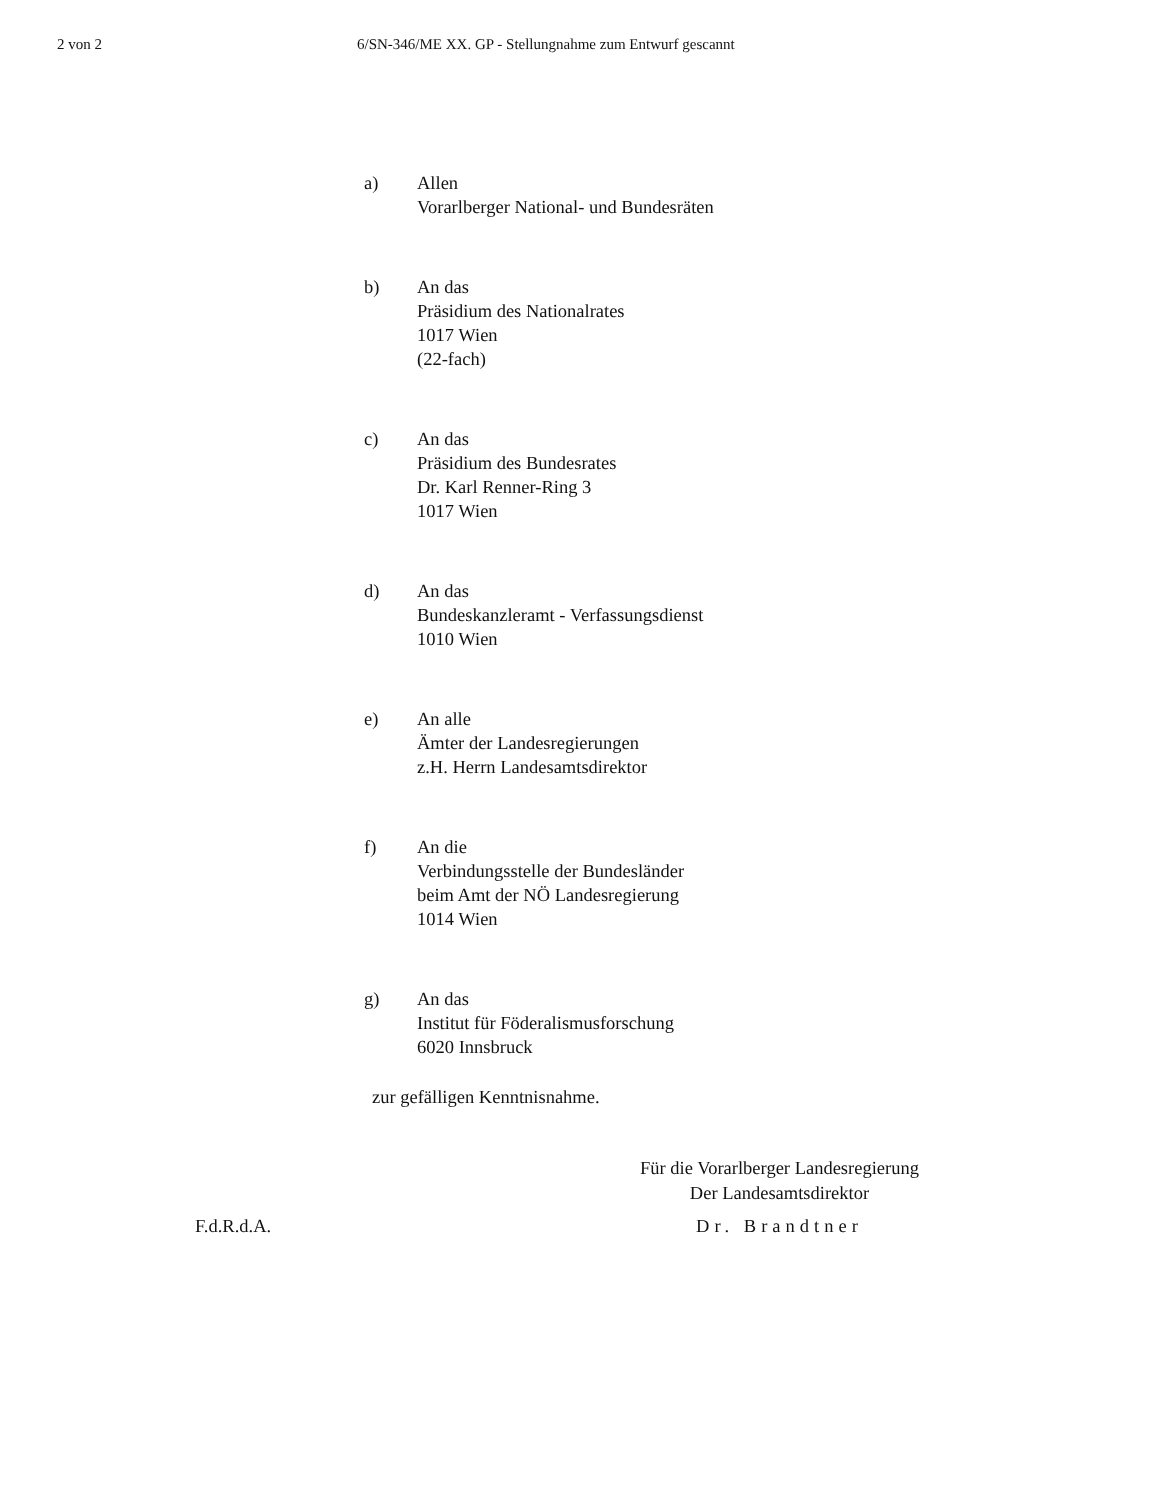2 von 2 6/SN-346/ME XX. GP - Stellungnahme zum Entwurf gescannt
a) Allen
Vorarlberger National- und Bundesräten
b) An das
Präsidium des Nationalrates
1017 Wien
(22-fach)
c) An das
Präsidium des Bundesrates
Dr. Karl Renner-Ring 3
1017 Wien
d) An das
Bundeskanzleramt - Verfassungsdienst
1010 Wien
e) An alle
Ämter der Landesregierungen
z.H. Herrn Landesamtsdirektor
f) An die
Verbindungsstelle der Bundesländer
beim Amt der NÖ Landesregierung
1014 Wien
g) An das
Institut für Föderalismusforschung
6020 Innsbruck
zur gefälligen Kenntnisnahme.
F.d.R.d.A.
Für die Vorarlberger Landesregierung
Der Landesamtsdirektor
Dr. Brandtner